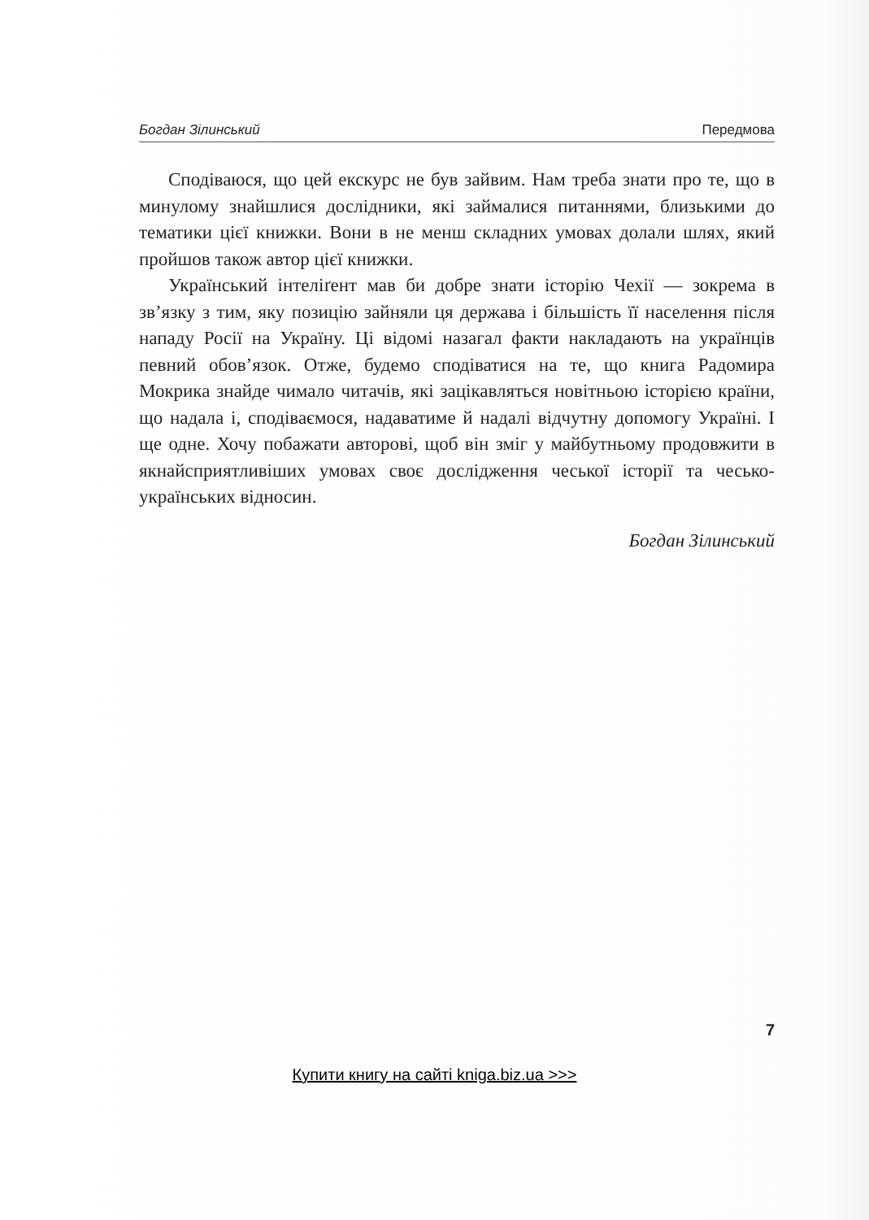Богдан Зілинський Передмова
Сподіваюся, що цей екскурс не був зайвим. Нам треба знати про те, що в минулому знайшлися дослідники, які займалися питаннями, близькими до тематики цієї книжки. Вони в не менш складних умовах долали шлях, який пройшов також автор цієї книжки.
Український інтеліґент мав би добре знати історію Чехії — зокрема в зв’язку з тим, яку позицію зайняли ця держава і більшість її населення після нападу Росії на Україну. Ці відомі назагал факти накладають на українців певний обов’язок. Отже, будемо сподіватися на те, що книга Радомира Мокрика знайде чимало читачів, які зацікавляться новітньою історією країни, що надала і, сподіваємося, надаватиме й надалі відчутну допомогу Україні. І ще одне. Хочу побажати авторові, щоб він зміг у майбутньому продовжити в якнайсприятливіших умовах своє дослідження чеської історії та чесько-українських відносин.
Богдан Зілинський
7
Купити книгу на сайті kniga.biz.ua >>>